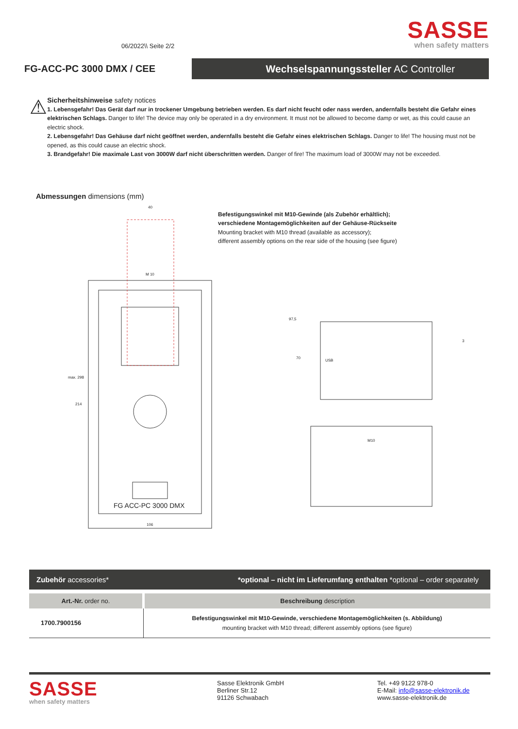06/2022\\ Seite 2/2
SASSE
when safety matters
FG-ACC-PC 3000 DMX / CEE
Wechselspannungssteller AC Controller
⚠
Sicherheitshinweise safety notices
1. Lebensgefahr! Das Gerät darf nur in trockener Umgebung betrieben werden. Es darf nicht feucht oder nass werden, andernfalls besteht die Gefahr eines elektrischen Schlags. Danger to life! The device may only be operated in a dry environment. It must not be allowed to become damp or wet, as this could cause an electric shock.
2. Lebensgefahr! Das Gehäuse darf nicht geöffnet werden, andernfalls besteht die Gefahr eines elektrischen Schlags. Danger to life! The housing must not be opened, as this could cause an electric shock.
3. Brandgefahr! Die maximale Last von 3000W darf nicht überschritten werden. Danger of fire! The maximum load of 3000W may not be exceeded.
Abmessungen dimensions (mm)
Befestigungswinkel mit M10-Gewinde (als Zubehör erhältlich);
verschiedene Montagemöglichkeiten auf der Gehäuse-Rückseite
Mounting bracket with M10 thread (available as accessory);
different assembly options on the rear side of the housing (see figure)
40
M 10
max. 298
214
97,5
70
USB
3
M10
FG ACC-PC 3000 DMX
106
| Zubehör accessories* | *optional – nicht im Lieferumfang enthalten *optional – order separately |
| --- | --- |
| Art.-Nr. order no. | Beschreibung description |
| 1700.7900156 | Befestigungswinkel mit M10-Gewinde, verschiedene Montagemöglichkeiten (s. Abbildung) mounting bracket with M10 thread; different assembly options (see figure) |
SASSE
when safety matters
Sasse Elektronik GmbH
Berliner Str.12
91126 Schwabach
Tel. +49 9122 978-0
E-Mail: info@sasse-elektronik.de
www.sasse-elektronik.de